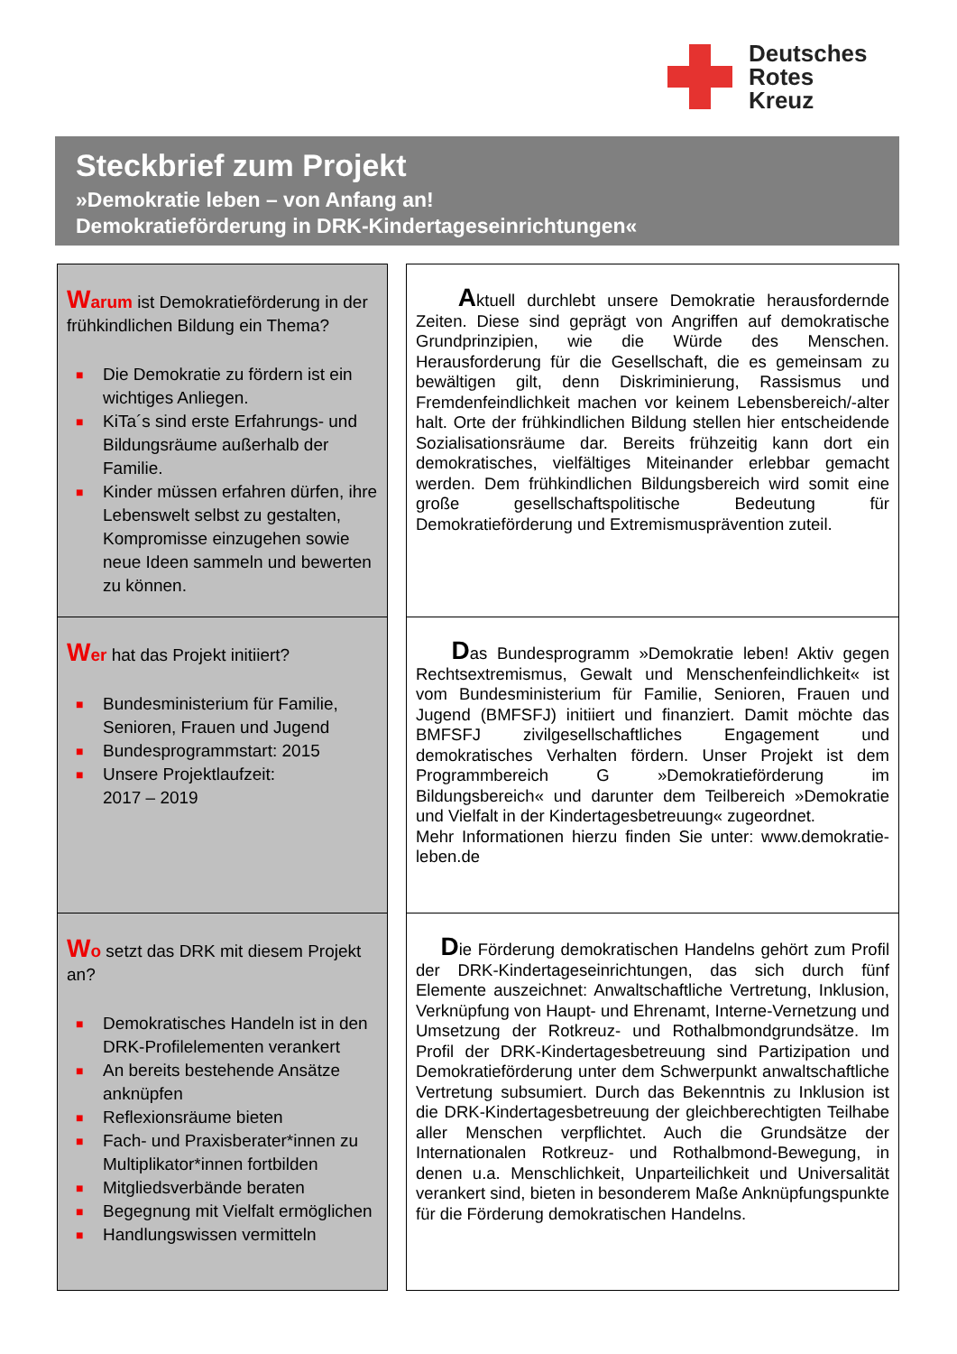Deutsches
Rotes
Kreuz
Steckbrief zum Projekt
»Demokratie leben – von Anfang an!
Demokratieförderung in DRK-Kindertageseinrichtungen«
Warum ist Demokratieförderung in der frühkindlichen Bildung ein Thema?
■ Die Demokratie zu fördern ist ein wichtiges Anliegen.
■ KiTa´s sind erste Erfahrungs- und Bildungsräume außerhalb der Familie.
■ Kinder müssen erfahren dürfen, ihre Lebenswelt selbst zu gestalten, Kompromisse einzugehen sowie neue Ideen sammeln und bewerten zu können.
Aktuell durchlebt unsere Demokratie herausfordernde Zeiten. Diese sind geprägt von Angriffen auf demokratische Grundprinzipien, wie die Würde des Menschen. Herausforderung für die Gesellschaft, die es gemeinsam zu bewältigen gilt, denn Diskriminierung, Rassismus und Fremdenfeindlichkeit machen vor keinem Lebensbereich/-alter halt. Orte der frühkindlichen Bildung stellen hier entscheidende Sozialisationsräume dar. Bereits frühzeitig kann dort ein demokratisches, vielfältiges Miteinander erlebbar gemacht werden. Dem frühkindlichen Bildungsbereich wird somit eine große gesellschaftspolitische Bedeutung für Demokratieförderung und Extremismusprävention zuteil.
Wer hat das Projekt initiiert?
■ Bundesministerium für Familie, Senioren, Frauen und Jugend
■ Bundesprogrammstart: 2015
■ Unsere Projektlaufzeit:
2017 – 2019
Das Bundesprogramm »Demokratie leben! Aktiv gegen Rechtsextremismus, Gewalt und Menschenfeindlichkeit« ist vom Bundesministerium für Familie, Senioren, Frauen und Jugend (BMFSFJ) initiiert und finanziert. Damit möchte das BMFSFJ zivilgesellschaftliches Engagement und demokratisches Verhalten fördern. Unser Projekt ist dem Programmbereich G »Demokratieförderung im Bildungsbereich« und darunter dem Teilbereich »Demokratie und Vielfalt in der Kindertagesbetreuung« zugeordnet.
Mehr Informationen hierzu finden Sie unter: www.demokratie-leben.de
Wo setzt das DRK mit diesem Projekt an?
■ Demokratisches Handeln ist in den DRK-Profilelementen verankert
■ An bereits bestehende Ansätze anknüpfen
■ Reflexionsräume bieten
■ Fach- und Praxisberater*innen zu Multiplikator*innen fortbilden
■ Mitgliedsverbände beraten
■ Begegnung mit Vielfalt ermöglichen
■ Handlungswissen vermitteln
Die Förderung demokratischen Handelns gehört zum Profil der DRK-Kindertageseinrichtungen, das sich durch fünf Elemente auszeichnet: Anwaltschaftliche Vertretung, Inklusion, Verknüpfung von Haupt- und Ehrenamt, Interne-Vernetzung und Umsetzung der Rotkreuz- und Rothalbmondgrundsätze. Im Profil der DRK-Kindertagesbetreuung sind Partizipation und Demokratieförderung unter dem Schwerpunkt anwaltschaftliche Vertretung subsumiert. Durch das Bekenntnis zu Inklusion ist die DRK-Kindertagesbetreuung der gleichberechtigten Teilhabe aller Menschen verpflichtet. Auch die Grundsätze der Internationalen Rotkreuz- und Rothalbmond-Bewegung, in denen u.a. Menschlichkeit, Unparteilichkeit und Universalität verankert sind, bieten in besonderem Maße Anknüpfungspunkte für die Förderung demokratischen Handelns.